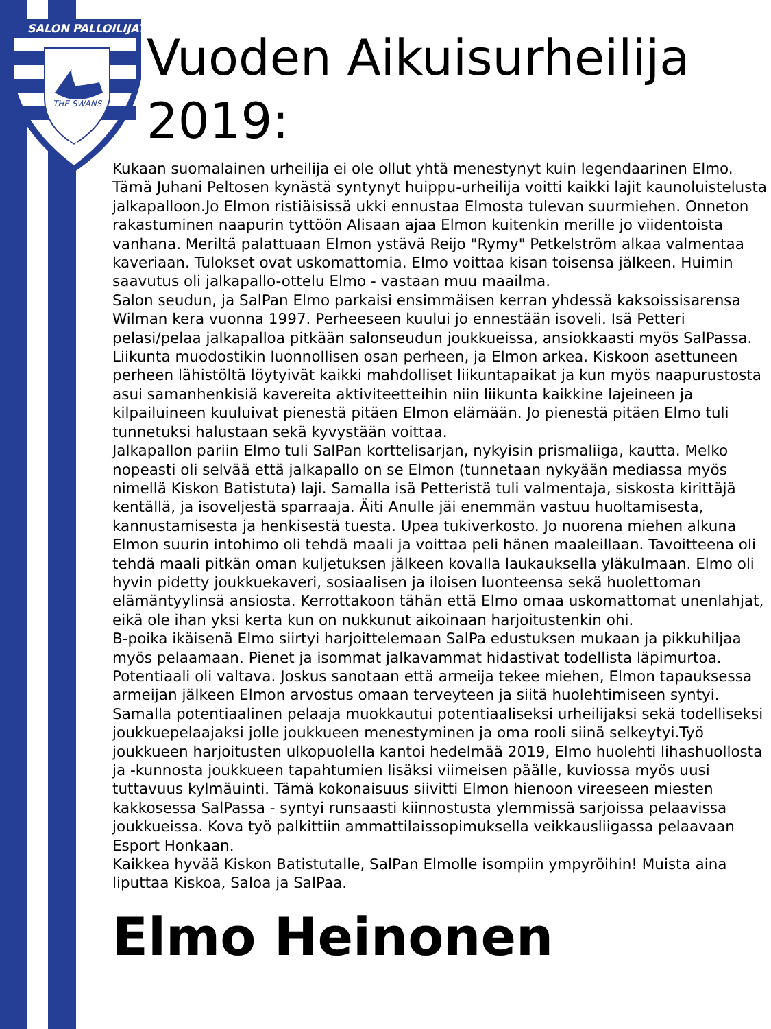SALON PALLOILIJAT
THE SWANS
1956
Vuoden Aikuisurheilija 2019:
Kukaan suomalainen urheilija ei ole ollut yhtä menestynyt kuin legendaarinen Elmo. Tämä Juhani Peltosen kynästä syntynyt huippu-urheilija voitti kaikki lajit kaunoluistelusta jalkapalloon.Jo Elmon ristiäisissä ukki ennustaa Elmosta tulevan suurmiehen. Onneton rakastuminen naapurin tyttöön Alisaan ajaa Elmon kuitenkin merille jo viidentoista vanhana. Meriltä palattuaan Elmon ystävä Reijo "Rymy" Petkelström alkaa valmentaa kaveriaan. Tulokset ovat uskomattomia. Elmo voittaa kisan toisensa jälkeen. Huimin saavutus oli jalkapallo-ottelu Elmo - vastaan muu maailma.
Salon seudun, ja SalPan Elmo parkaisi ensimmäisen kerran yhdessä kaksoissisarensa Wilman kera vuonna 1997. Perheeseen kuului jo ennestään isoveli. Isä Petteri pelasi/pelaa jalkapalloa pitkään salonseudun joukkueissa, ansiokkaasti myös SalPassa. Liikunta muodostikin luonnollisen osan perheen, ja Elmon arkea. Kiskoon asettuneen perheen lähistöltä löytyivät kaikki mahdolliset liikuntapaikat ja kun myös naapurustosta asui samanhenkisiä kavereita aktiviteetteihin niin liikunta kaikkine lajeineen ja kilpailuineen kuuluivat pienestä pitäen Elmon elämään. Jo pienestä pitäen Elmo tuli tunnetuksi halustaan sekä kyvystään voittaa.
Jalkapallon pariin Elmo tuli SalPan korttelisarjan, nykyisin prismaliiga, kautta. Melko nopeasti oli selvää että jalkapallo on se Elmon (tunnetaan nykyään mediassa myös nimellä Kiskon Batistuta) laji. Samalla isä Petteristä tuli valmentaja, siskosta kirittäjä kentällä, ja isoveljestä sparraaja. Äiti Anulle jäi enemmän vastuu huoltamisesta, kannustamisesta ja henkisestä tuesta. Upea tukiverkosto. Jo nuorena miehen alkuna Elmon suurin intohimo oli tehdä maali ja voittaa peli hänen maaleillaan. Tavoitteena oli tehdä maali pitkän oman kuljetuksen jälkeen kovalla laukauksella yläkulmaan. Elmo oli hyvin pidetty joukkuekaveri, sosiaalisen ja iloisen luonteensa sekä huolettoman elämäntyylinsä ansiosta. Kerrottakoon tähän että Elmo omaa uskomattomat unenlahjat, eikä ole ihan yksi kerta kun on nukkunut aikoinaan harjoitustenkin ohi.
B-poika ikäisenä Elmo siirtyi harjoittelemaan SalPa edustuksen mukaan ja pikkuhiljaa myös pelaamaan. Pienet ja isommat jalkavammat hidastivat todellista läpimurtoa. Potentiaali oli valtava. Joskus sanotaan että armeija tekee miehen, Elmon tapauksessa armeijan jälkeen Elmon arvostus omaan terveyteen ja siitä huolehtimiseen syntyi. Samalla potentiaalinen pelaaja muokkautui potentiaaliseksi urheilijaksi sekä todelliseksi joukkuepelaajaksi jolle joukkueen menestyminen ja oma rooli siinä selkeytyi.Työ joukkueen harjoitusten ulkopuolella kantoi hedelmää 2019, Elmo huolehti lihashuollosta ja -kunnosta joukkueen tapahtumien lisäksi viimeisen päälle, kuviossa myös uusi tuttavuus kylmäuinti. Tämä kokonaisuus siivitti Elmon hienoon vireeseen miesten kakkosessa SalPassa - syntyi runsaasti kiinnostusta ylemmissä sarjoissa pelaavissa joukkueissa. Kova työ palkittiin ammattilaissopimuksella veikkausliigassa pelaavaan Esport Honkaan.
Kaikkea hyvää Kiskon Batistutalle, SalPan Elmolle isompiin ympyröihin! Muista aina liputtaa Kiskoa, Saloa ja SalPaa.
Elmo Heinonen